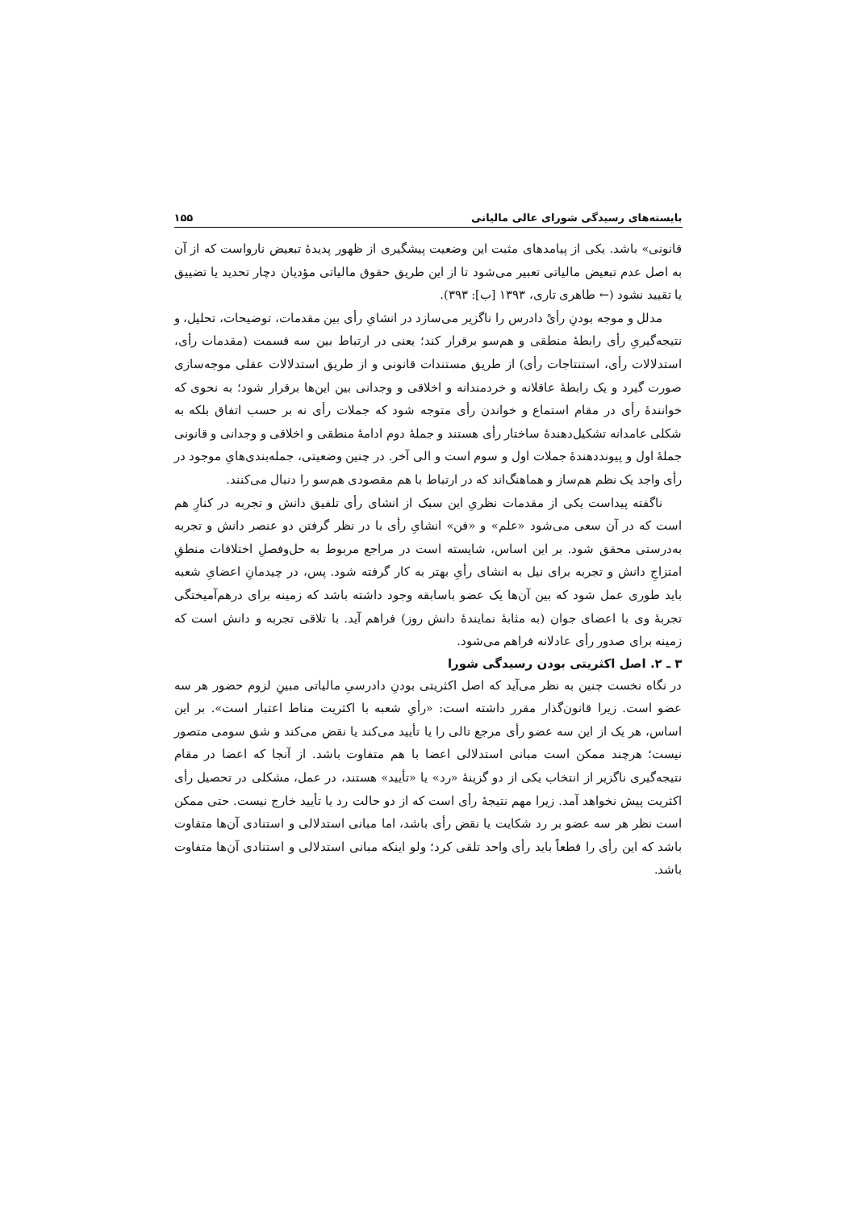بایسته‌های رسیدگی شورای عالی مالیاتی ۱۵۵
قانونی» باشد. یکی از پیامدهای مثبت این وضعیت پیشگیری از ظهور پدیدهٔ تبعیض نارواست که از آن به اصل عدم تبعیض مالیاتی تعبیر می‌شود تا از این طریق حقوق مالیاتی مؤدیان دچار تحدید یا تضییق یا تقیید نشود (← طاهری تاری، ۱۳۹۳ [ب]: ۳۹۳).
مدلل و موجه بودنِ رأیْ دادرس را ناگزیر می‌سازد در انشایِ رأی بین مقدمات، توضیحات، تحلیل، و نتیجه‌گیریِ رأی رابطهٔ منطقی و هم‌سو برقرار کند؛ یعنی در ارتباط بین سه قسمت (مقدمات رأی، استدلالات رأی، استنتاجات رأی) از طریق مستندات قانونی و از طریق استدلالات عقلی موجه‌سازی صورت گیرد و یک رابطهٔ عاقلانه و خردمندانه و اخلاقی و وجدانی بین این‌ها برقرار شود؛ به نحوی که خوانندهٔ رأی در مقام استماع و خواندن رأی متوجه شود که جملات رأی نه بر حسب اتفاق بلکه به شکلی عامدانه تشکیل‌دهندهٔ ساختار رأی هستند و جملهٔ دوم ادامهٔ منطقی و اخلاقی و وجدانی و قانونی جملهٔ اول و پیونددهندهٔ جملات اول و سوم است و الی آخر. در چنین وضعیتی، جمله‌بندی‌هایِ موجود در رأی واجد یک نظم هم‌ساز و هماهنگ‌اند که در ارتباط با هم مقصودی هم‌سو را دنبال می‌کنند.
ناگفته پیداست یکی از مقدمات نظریِ این سبک از انشای رأی تلفیق دانش و تجربه در کنارِ هم است که در آن سعی می‌شود «علم» و «فن» انشایِ رأی با در نظر گرفتن دو عنصر دانش و تجربه به‌درستی محقق شود. بر این اساس، شایسته است در مراجع مربوط به حل‌وفصلِ اختلافات منطقِ امتزاجِ دانش و تجربه برای نیل به انشای رأیِ بهتر به کار گرفته شود. پس، در چیدمانِ اعضایِ شعبه باید طوری عمل شود که بین آن‌ها یک عضو باسابقه وجود داشته باشد که زمینه برای درهم‌آمیختگی تجربهٔ وی با اعضای جوان (به مثابهٔ نمایندهٔ دانش روز) فراهم آید. با تلاقی تجربه و دانش است که زمینه برای صدور رأی عادلانه فراهم می‌شود.
۳ ـ ۲. اصل اکثریتی بودن رسیدگی شورا
در نگاه نخست چنین به نظر می‌آید که اصل اکثریتی بودنِ دادرسیِ مالیاتی مبینِ لزوم حضور هر سه عضو است. زیرا قانون‌گذار مقرر داشته است: «رأیِ شعبه با اکثریت مناط اعتبار است». بر این اساس، هر یک از این سه عضو رأی مرجع تالی را یا تأیید می‌کند یا نقض می‌کند و شق سومی متصور نیست؛ هرچند ممکن است مبانی استدلالی اعضا با هم متفاوت باشد. از آنجا که اعضا در مقام نتیجه‌گیری ناگزیر از انتخاب یکی از دو گزینهٔ «رد» یا «تأیید» هستند، در عمل، مشکلی در تحصیل رأی اکثریت پیش نخواهد آمد. زیرا مهم نتیجهٔ رأی است که از دو حالت رد یا تأیید خارج نیست. حتی ممکن است نظر هر سه عضو بر رد شکایت یا نقض رأی باشد، اما مبانی استدلالی و استنادی آن‌ها متفاوت باشد که این رأی را قطعاً باید رأی واحد تلقی کرد؛ ولو اینکه مبانی استدلالی و استنادی آن‌ها متفاوت باشد.